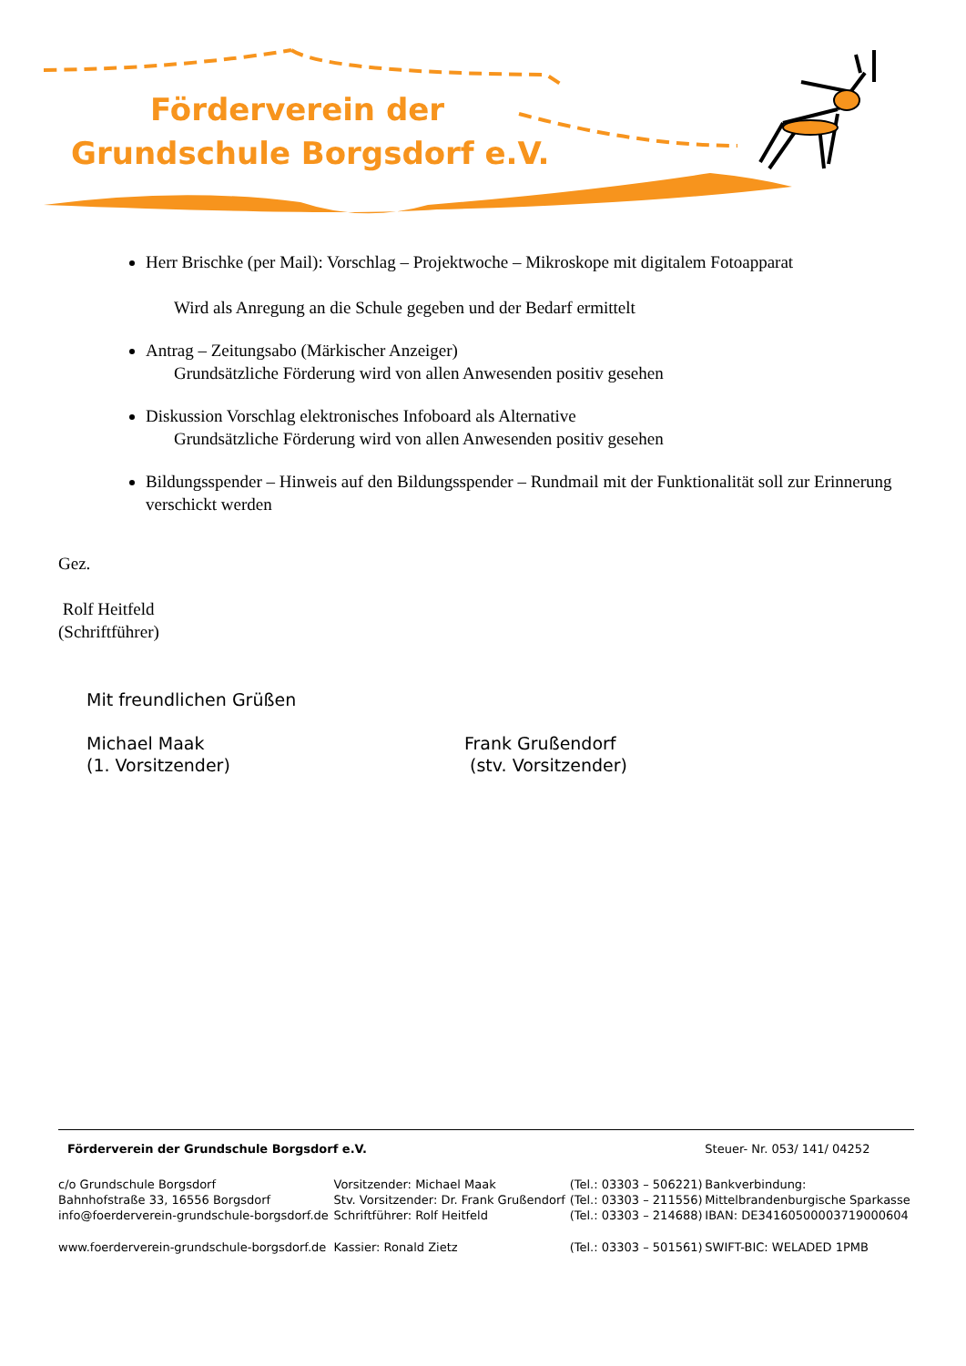Förderverein der
Grundschule Borgsdorf e.V.
Herr Brischke (per Mail): Vorschlag – Projektwoche – Mikroskope mit digitalem Fotoapparat
Wird als Anregung an die Schule gegeben und der Bedarf ermittelt
Antrag – Zeitungsabo (Märkischer Anzeiger)
Grundsätzliche Förderung wird von allen Anwesenden positiv gesehen
Diskussion Vorschlag elektronisches Infoboard als Alternative
Grundsätzliche Förderung wird von allen Anwesenden positiv gesehen
Bildungsspender – Hinweis auf den Bildungsspender – Rundmail mit der Funktionalität soll zur Erinnerung verschickt werden
Gez.
Rolf Heitfeld
(Schriftführer)
Mit freundlichen Grüßen
Michael Maak
(1. Vorsitzender)
Frank Grußendorf
(stv. Vorsitzender)
| Förderverein der Grundschule Borgsdorf e.V. | | | Steuer- Nr. 053/ 141/ 04252 |
| c/o Grundschule Borgsdorf Bahnhofstraße 33, 16556 Borgsdorf | Vorsitzender: Michael Maak Stv. Vorsitzender: Dr. Frank Grußendorf | (Tel.: 03303 – 506221) (Tel.: 03303 – 211556) | Bankverbindung: Mittelbrandenburgische Sparkasse |
| info@foerderverein-grundschule-borgsdorf.de | Schriftführer: Rolf Heitfeld | (Tel.: 03303 – 214688) | IBAN: DE34160500003719000604 |
| www.foerderverein-grundschule-borgsdorf.de | Kassier: Ronald Zietz | (Tel.: 03303 – 501561) | SWIFT-BIC: WELADED 1PMB |